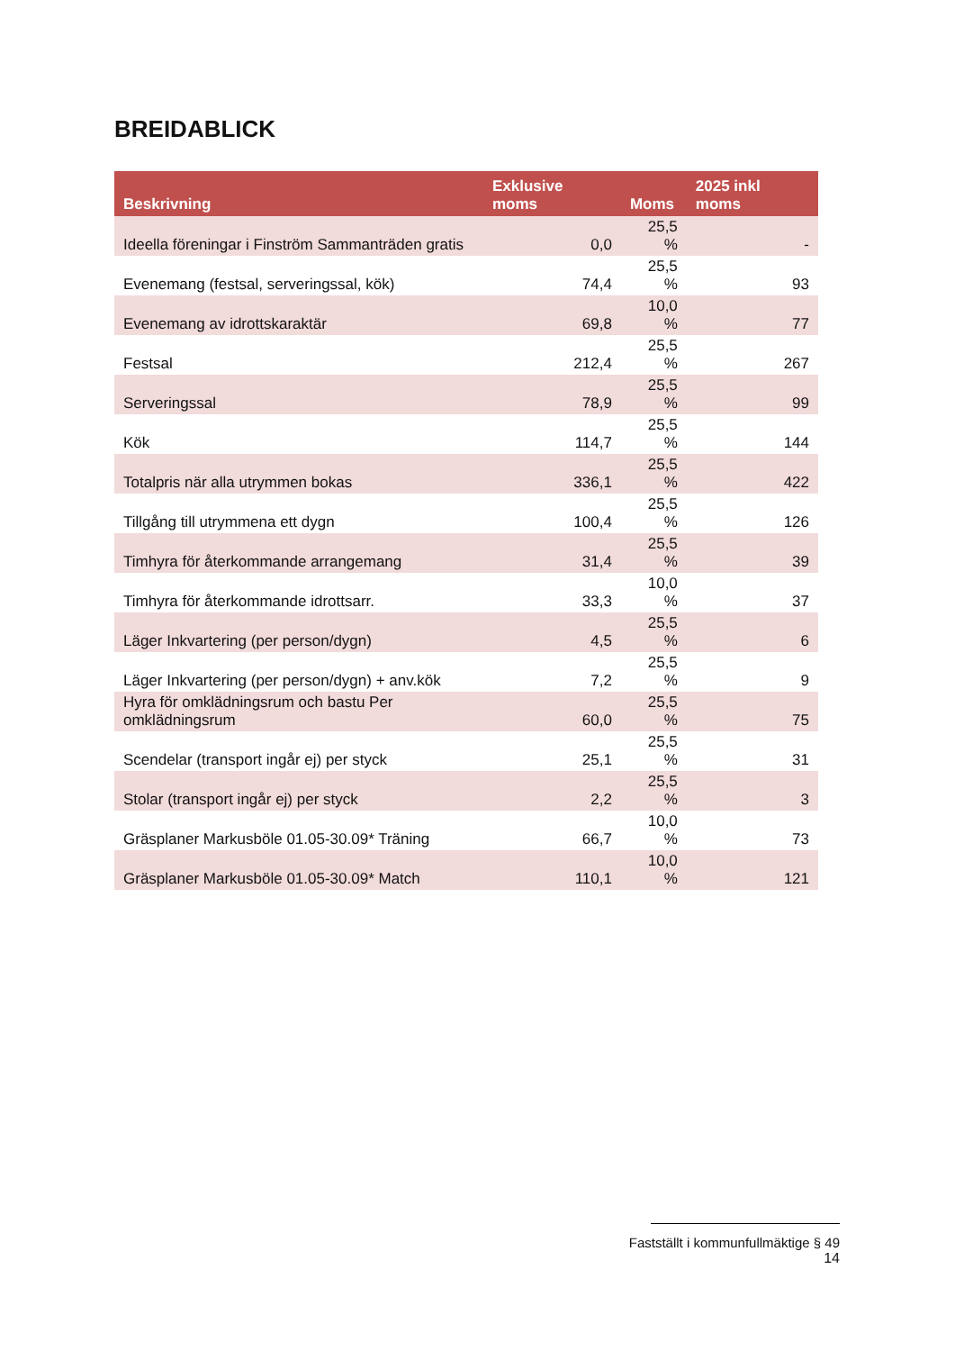BREIDABLICK
| Beskrivning | Exklusive moms | Moms | 2025 inkl moms |
| --- | --- | --- | --- |
| Ideella föreningar i Finström Sammanträden gratis | 0,0 | 25,5 % | - |
| Evenemang (festsal, serveringssal, kök) | 74,4 | 25,5 % | 93 |
| Evenemang av idrottskaraktär | 69,8 | 10,0 % | 77 |
| Festsal | 212,4 | 25,5 % | 267 |
| Serveringssal | 78,9 | 25,5 % | 99 |
| Kök | 114,7 | 25,5 % | 144 |
| Totalpris när alla utrymmen bokas | 336,1 | 25,5 % | 422 |
| Tillgång till utrymmena ett dygn | 100,4 | 25,5 % | 126 |
| Timhyra för återkommande arrangemang | 31,4 | 25,5 % | 39 |
| Timhyra för återkommande idrottsarr. | 33,3 | 10,0 % | 37 |
| Läger Inkvartering (per person/dygn) | 4,5 | 25,5 % | 6 |
| Läger Inkvartering (per person/dygn) + anv.kök | 7,2 | 25,5 % | 9 |
| Hyra för omklädningsrum och bastu Per omklädningsrum | 60,0 | 25,5 % | 75 |
| Scendelar (transport ingår ej) per styck | 25,1 | 25,5 % | 31 |
| Stolar (transport ingår ej) per styck | 2,2 | 25,5 % | 3 |
| Gräsplaner Markusböle 01.05-30.09* Träning | 66,7 | 10,0 % | 73 |
| Gräsplaner Markusböle 01.05-30.09* Match | 110,1 | 10,0 % | 121 |
Fastställt i kommunfullmäktige § 49
14